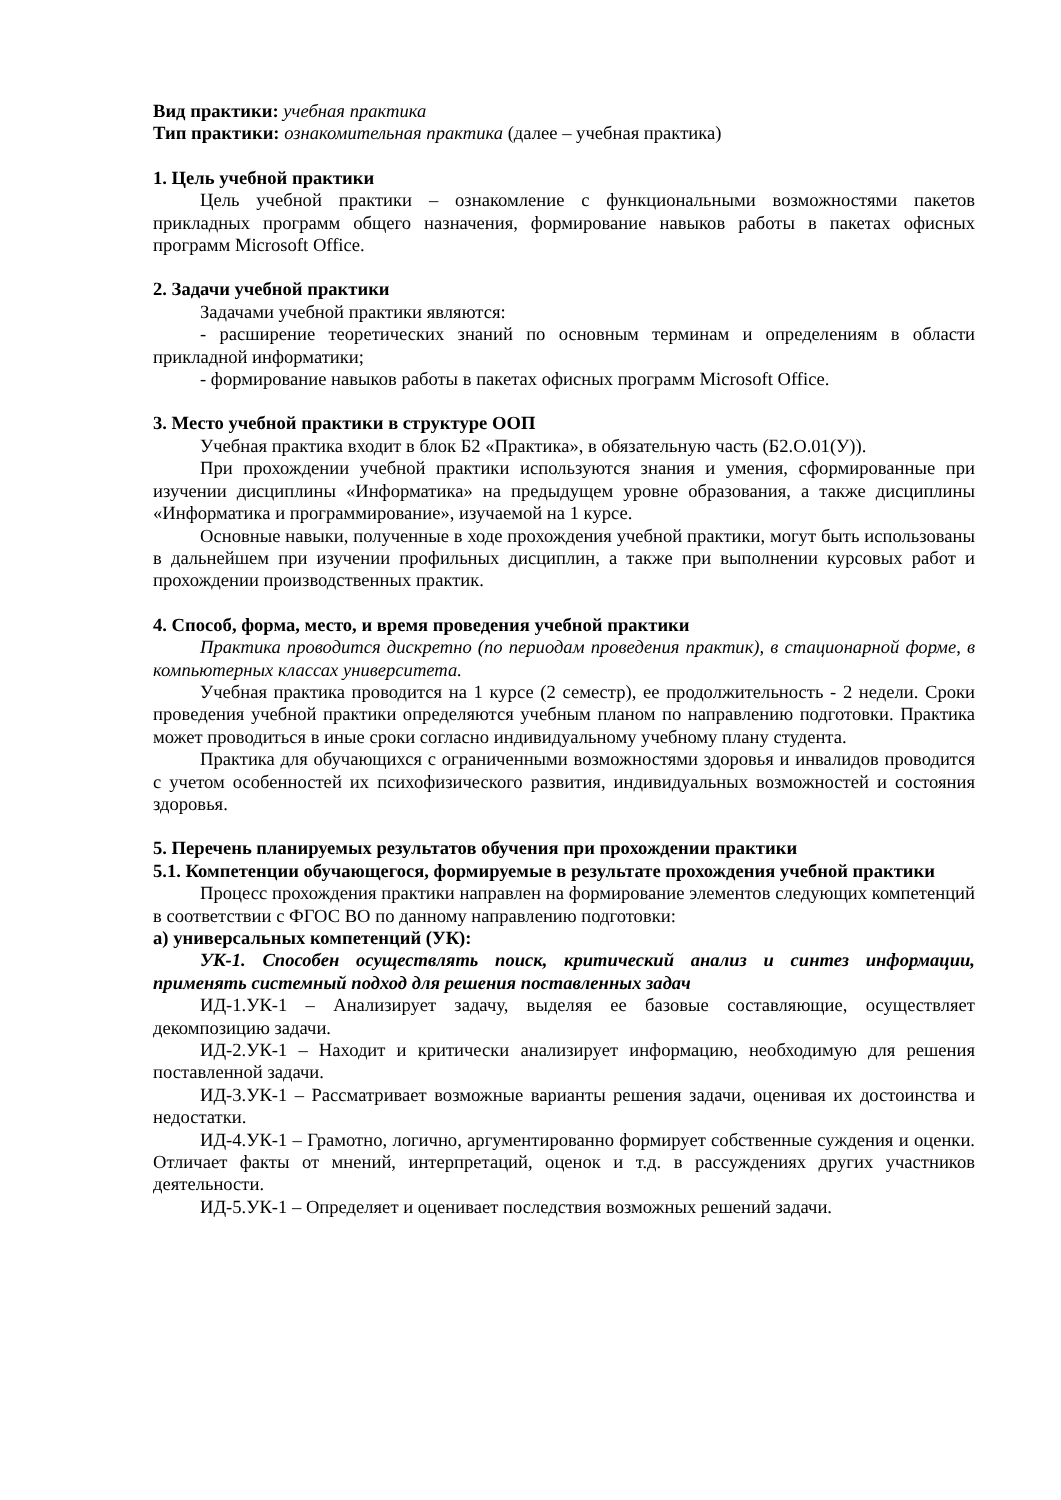Вид практики: учебная практика
Тип практики: ознакомительная практика (далее – учебная практика)
1. Цель учебной практики
Цель учебной практики – ознакомление с функциональными возможностями пакетов прикладных программ общего назначения, формирование навыков работы в пакетах офисных программ Microsoft Office.
2. Задачи учебной практики
Задачами учебной практики являются:
- расширение теоретических знаний по основным терминам и определениям в области прикладной информатики;
- формирование навыков работы в пакетах офисных программ Microsoft Office.
3. Место учебной практики в структуре ООП
Учебная практика входит в блок Б2 «Практика», в обязательную часть (Б2.О.01(У)).
При прохождении учебной практики используются знания и умения, сформированные при изучении дисциплины «Информатика» на предыдущем уровне образования, а также дисциплины «Информатика и программирование», изучаемой на 1 курсе.
Основные навыки, полученные в ходе прохождения учебной практики, могут быть использованы в дальнейшем при изучении профильных дисциплин, а также при выполнении курсовых работ и прохождении производственных практик.
4. Способ, форма, место, и время проведения учебной практики
Практика проводится дискретно (по периодам проведения практик), в стационарной форме, в компьютерных классах университета.
Учебная практика проводится на 1 курсе (2 семестр), ее продолжительность - 2 недели. Сроки проведения учебной практики определяются учебным планом по направлению подготовки. Практика может проводиться в иные сроки согласно индивидуальному учебному плану студента.
Практика для обучающихся с ограниченными возможностями здоровья и инвалидов проводится с учетом особенностей их психофизического развития, индивидуальных возможностей и состояния здоровья.
5. Перечень планируемых результатов обучения при прохождении практики
5.1. Компетенции обучающегося, формируемые в результате прохождения учебной практики
Процесс прохождения практики направлен на формирование элементов следующих компетенций в соответствии с ФГОС ВО по данному направлению подготовки:
а) универсальных компетенций (УК):
УК-1. Способен осуществлять поиск, критический анализ и синтез информации, применять системный подход для решения поставленных задач
ИД-1.УК-1 – Анализирует задачу, выделяя ее базовые составляющие, осуществляет декомпозицию задачи.
ИД-2.УК-1 – Находит и критически анализирует информацию, необходимую для решения поставленной задачи.
ИД-3.УК-1 – Рассматривает возможные варианты решения задачи, оценивая их достоинства и недостатки.
ИД-4.УК-1 – Грамотно, логично, аргументированно формирует собственные суждения и оценки. Отличает факты от мнений, интерпретаций, оценок и т.д. в рассуждениях других участников деятельности.
ИД-5.УК-1 – Определяет и оценивает последствия возможных решений задачи.